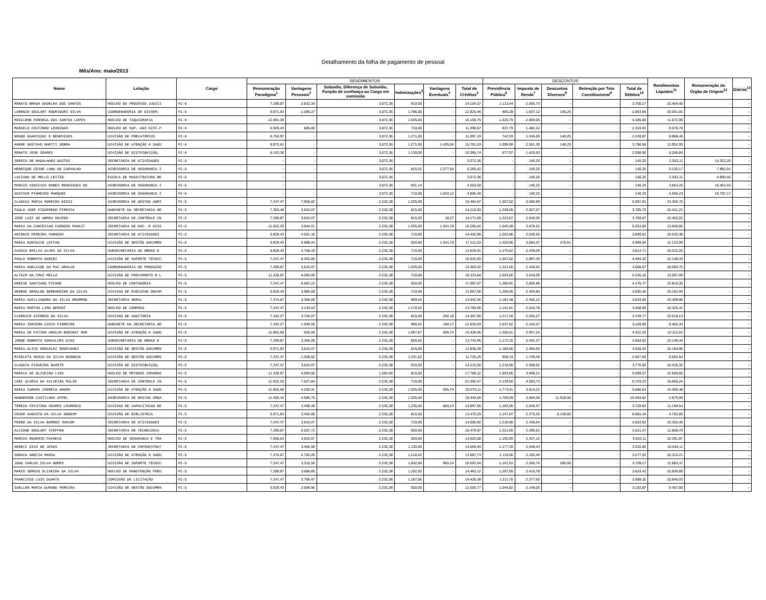Detalhamento da folha de pagamento de pessoal
Mês/Ano: maio/2013
| Nome | Lotação | Cargo | RENDIMENTOS | | | | | | DESCONTOS | | | | | Rendimentos Líquidos<sup>11</sup> | Remuneração do Órgão de Origem<sup>12</sup> | Diárias<sup>13</sup> |
| --- | --- | --- | --- | --- | --- | --- | --- | --- | --- | --- | --- | --- | --- | --- | --- | --- |
| | | | Remuneração Paradigma<sup>1</sup> | Vantagens Pessoais<sup>2</sup> | Subsidio, Diferença de Subsidio, Função de confiança ou Cargo em comissão | Indenizações<sup>3</sup> | Vantagens Eventuais<sup>4</sup> | Total de Créditos<sup>5</sup> | Previdência Pública<sup>6</sup> | Imposto de Renda<sup>7</sup> | Descontos Diversos<sup>8</sup> | Retenção por Teto Constitucional<sup>9</sup> | Total de Débitos<sup>10</sup> | | | |
| RENATO BRAGA GADELHA DOS SANTOS | NÚCLEO DO PROCESSO JUDICI | FC-6 | 7.289,87 | 2.832,34 | 3.072,36 | 910,00 | - | 14.104,57 | 1.113,44 | 2.586,73 | - | - | 3.700,17 | 10.404,40 | - | - |
| LORENZO GOULART RODRIGUES SILVA | COORDENADORIA DE DISSEM. | FC-6 | 6.971,83 | 1.085,27 | 3.072,36 | 1.796,00 | - | 12.925,46 | 886,28 | 1.837,12 | 140,25 | - | 2.863,65 | 10.061,81 | - | - |
| ROSILENE FONSECA DOS SANTOS LOPES | NÚCLEO DE TAQUIGRAFIA | FC-6 | 12.061,39 | - | 3.072,36 | 1.025,00 | - | 16.158,75 | 1.326,75 | 2.959,05 | - | - | 4.285,80 | 11.872,95 | - | - |
| MARCELO COUTINHO LEONIDAS | NÚCLEO DE SUP. AOS SIST.P | FC-6 | 6.929,43 | 686,88 | 3.072,36 | 710,00 | - | 11.398,67 | 837,79 | 1.482,12 | - | - | 2.319,91 | 9.078,76 | - | - |
| BRUNO GUARISCHI E BENEVIDES | DIVISÃO DE PRECATÓRIOS | FC-6 | 6.753,97 | - | 3.072,36 | 1.271,00 | - | 11.097,33 | 742,93 | 1.345,69 | 140,25 | - | 2.228,87 | 8.868,46 | - | - |
| ANDRE GUSTAVO GHETTI SENRA | DIVISÃO DE ATENÇÃO À SAÚD | FC-6 | 9.972,61 | - | 3.072,36 | 1.271,00 | 1.435,56 | 15.751,53 | 1.096,98 | 2.561,35 | 140,25 | - | 3.798,58 | 11.952,95 | - | - |
| RENATO JOSE SOARES | DIVISÃO DE DISTRIBUIÇÃO, | FC-6 | 6.163,38 | - | 3.072,36 | 1.130,00 | - | 10.365,74 | 677,97 | 1.420,93 | - | - | 2.098,90 | 8.266,84 | - | - |
| SERGIO DE MAGALHAES BASTOS | SECRETARIA DE ATIVIDADES | FC-6 | - | - | 3.072,36 | - | - | 3.072,36 | - | 140,25 | - | - | 140,25 | 2.932,11 | 14.322,20 | - |
| HENRIQUE CESAR LUNA DE CARVALHO | ASSESSORIA DE SEGURANCA I | FC-6 | - | - | 3.072,36 | 815,52 | 1.377,54 | 5.265,42 | - | 140,25 | - | - | 140,25 | 5.125,17 | 7.881,91 | - |
| LUCIANA DE MELLO LEITÃO | ESCOLA DE MAGISTRATURA RE | FC-6 | - | - | 3.072,36 | - | - | 3.072,36 | - | 140,25 | - | - | 140,25 | 2.932,11 | 4.990,46 | - |
| MARCUS VINICIUS NUNES RODRIGUES DO | ASSESSORIA DE SEGURANCA I | FC-6 | - | - | 3.072,36 | 931,14 | - | 4.003,50 | - | 140,25 | - | - | 140,25 | 3.863,25 | 10.401,63 | - |
| GUSTAVO PINHEIRO MARQUES | ASSESSORIA DE SEGURANCA I | FC-6 | - | - | 3.072,36 | 710,00 | 1.024,12 | 4.806,48 | - | 140,25 | - | - | 140,25 | 4.666,23 | 10.787,17 | - |
| CLAUDIA MARIA MOREIRA DINIZ | ASSESSORIA DE GESTAO ADMI | FC-5 | 7.247,47 | 7.959,82 | 2.232,38 | 1.025,00 | - | 18.464,67 | 1.507,02 | 3.590,89 | - | - | 5.097,91 | 13.366,76 | - | - |
| PAULO JOSE FIGUEREDO PIMENTA | GABINETE DA SECRETARIA GE | FC-5 | 7.353,48 | 3.816,07 | 2.232,38 | 815,00 | - | 14.216,93 | 1.228,65 | 2.557,07 | - | - | 3.785,72 | 10.431,21 | - | - |
| JOSE LUIZ DE ABREU MACEDO | SECRETARIA DE CONTROLE IN | FC-5 | 7.289,87 | 3.816,07 | 2.232,38 | 815,00 | 18,37 | 14.171,69 | 1.223,67 | 2.546,00 | - | - | 3.769,67 | 10.402,02 | - | - |
| MARIA DA CONCEICAO CARDOSO PANAIT | SECRETARIA DE DOC. E DISS | FC-5 | 11.922,25 | 3.044,01 | 2.232,38 | 1.025,00 | 1.041,78 | 19.265,42 | 1.646,28 | 3.678,22 | - | - | 5.324,50 | 13.940,92 | - | - |
| ANTONIO PEREIRA VARGENS | SECRETARIA DE ATIVIDADES | FC-5 | 6.929,43 | 4.561,18 | 2.232,38 | 710,00 | - | 14.432,99 | 1.263,96 | 2.635,65 | - | - | 3.899,61 | 10.533,38 | - | - |
| MARIA EURIDICE LEITAO | DIVISÃO DE GESTÃO DOCUMEN | FC-5 | 6.929,43 | 5.988,44 | 2.232,38 | 920,00 | 1.041,78 | 17.112,03 | 1.420,96 | 3.093,37 | 475,61 | - | 4.989,94 | 12.122,09 | - | - |
| CASSIA EMILIA ALVES DA SILVA | SUBSECRETARIA DE OBRAS E | FC-5 | 6.929,43 | 3.758,10 | 2.232,38 | 710,00 | - | 13.629,91 | 1.175,62 | 2.439,09 | - | - | 3.614,71 | 10.015,20 | - | - |
| PAULO ROBERTO GARCEZ | DIVISÃO DE SUPORTE TÉCNIC | FC-5 | 7.247,47 | 6.452,80 | 2.232,38 | 710,00 | - | 16.642,65 | 1.507,02 | 2.987,30 | - | - | 4.494,32 | 12.148,33 | - | - |
| MARIA ADELAIDE DA PAZ ARAUJO | COORDENADORIA DE PRODUÇÃO | FC-5 | 7.289,87 | 3.816,07 | 2.232,38 | 1.025,00 | - | 14.363,32 | 1.221,65 | 2.446,92 | - | - | 3.668,57 | 10.694,75 | - | - |
| ALTAIR DA CRUZ MELLO | DIVISÃO DE PROVIMENTO E L | FC-5 | 11.330,87 | 4.060,59 | 2.232,38 | 710,00 | - | 18.333,84 | 1.693,06 | 3.543,09 | - | - | 5.236,15 | 13.097,69 | - | - |
| DENISE SANTIAGO PICONE | NÚCLEO DE CONTADORIA | FC-5 | 7.247,47 | 6.687,22 | 2.232,38 | 920,00 | - | 17.087,07 | 1.380,91 | 2.895,86 | - | - | 4.276,77 | 12.810,30 | - | - |
| GEORGE GERALDO BERNARDINO DA SILVA | DIVISAO DE EXECUCAO ORCAM | FC-5 | 6.929,43 | 3.985,69 | 2.232,38 | 710,00 | - | 13.857,50 | 1.200,66 | 2.494,80 | - | - | 3.695,46 | 10.162,04 | - | - |
| MARIA AUXILIADORA DA SILVA DRUMMON | SECRETARIA GERAL | FC-5 | 7.374,67 | 3.366,09 | 2.232,38 | 969,42 | - | 13.942,56 | 1.181,48 | 2.452,12 | - | - | 3.633,60 | 10.308,96 | - | - |
| MARIA MARTHA LIMA BERSOT | NÚCLEO DE COMPRAS | FC-5 | 7.247,47 | 3.133,53 | 2.232,38 | 1.170,62 | - | 13.784,00 | 1.141,91 | 2.316,78 | - | - | 3.458,69 | 10.325,31 | - | - |
| CLEONICE AZEREDO DA SILVA | DIVISAO DE AUDITORIA | FC-5 | 7.332,27 | 3.726,07 | 2.232,38 | 815,00 | 262,18 | 14.367,90 | 1.217,50 | 2.532,27 | - | - | 3.749,77 | 10.618,13 | - | - |
| MARIA IRACEMA COSTA PINHEIRO | GABINETE DA SECRETARIA GE | FC-5 | 7.332,27 | 1.949,59 | 2.232,38 | 960,62 | 160,17 | 12.635,03 | 1.037,62 | 2.132,07 | - | - | 3.169,69 | 9.465,34 | - | - |
| MARIA DE FATIMA ARAUJO BOECHAT RAM | DIVISÃO DE ATENÇÃO À SAÚD | FC-5 | 11.852,68 | 556,59 | 2.232,38 | 1.097,67 | 695,74 | 16.435,06 | 1.365,01 | 2.957,24 | - | - | 4.322,25 | 12.112,81 | - | - |
| JORGE ROBERTO GONCALVES DIAS | SUBSECRETARIA DE OBRAS E | FC-5 | 7.289,87 | 3.366,09 | 2.232,38 | 855,62 | - | 13.743,96 | 1.172,15 | 2.431,37 | - | - | 3.603,52 | 10.140,44 | - | - |
| MARIA ALICE GONZALEZ RODRIGUEZ | DIVISÃO DE GESTÃO DOCUMEN | FC-5 | 6.971,83 | 3.816,07 | 2.232,38 | 815,00 | - | 13.835,28 | 1.186,66 | 2.463,66 | - | - | 3.650,32 | 10.184,96 | - | - |
| RISOLETA MARIA DA SILVA BARBOSA | DIVISÃO DE GESTÃO DOCUMEN | FC-5 | 7.247,47 | 1.008,82 | 2.232,38 | 1.231,62 | - | 11.720,29 | 908,19 | 1.749,46 | - | - | 2.657,65 | 9.062,64 | - | - |
| CLAUDIA FIGUEIRA DUARTE | DIVISÃO DE DISTRIBUIÇÃO, | FC-5 | 7.247,47 | 3.816,07 | 2.232,38 | 915,00 | - | 14.210,92 | 1.216,98 | 2.558,62 | - | - | 3.775,60 | 10.435,32 | - | - |
| MONICA DE OLIVEIRA LINS | NÚCLEO DE MÉTODOS CONSENS | FC-5 | 11.330,87 | 4.060,59 | 1.562,66 | 815,00 | - | 17.769,12 | 1.693,06 | 3.406,21 | - | - | 5.099,27 | 12.669,85 | - | - |
| LENI GLORIA DA SILVEIRA MULIN | SECRETARIA DE CONTROLE IN | FC-5 | 11.922,25 | 7.527,84 | 2.232,38 | 710,00 | - | 22.392,47 | 2.139,50 | 4.583,73 | - | - | 6.723,23 | 15.669,24 | - | - |
| KENIA CAMARA CORREIA AMARO | DIVISÃO DE ATENÇÃO À SAÚD | FC-5 | 11.852,68 | 4.269,31 | 2.232,38 | 1.025,00 | 695,74 | 20.075,11 | 1.773,41 | 3.913,22 | - | - | 5.686,63 | 14.388,48 | - | - |
| HANDERSON CASTILHOS APPEL | ASSESSORIA DE GESTAO ORGA | FC-5 | 11.400,44 | 4.686,76 | 2.232,38 | 1.025,00 | - | 19.344,58 | 1.769,59 | 3.666,08 | 11.028,95 | - | 16.464,62 | 2.879,96 | - | - |
| TEREZA CRISTINA SOARES LOURENCO | DIVISAO DE CAPACITACAO DE | FC-5 | 7.247,47 | 3.498,48 | 2.232,38 | 1.235,00 | 684,23 | 14.897,56 | 1.182,05 | 2.546,97 | - | - | 3.729,02 | 11.168,54 | - | - |
| CESAR AUGUSTO DA SILVA GONDIM | DIVISÃO DE BIBLIOTECA | FC-5 | 6.971,83 | 3.456,08 | 2.232,38 | 815,00 | - | 13.475,29 | 1.147,07 | 2.375,55 | 5.158,82 | - | 8.681,44 | 4.793,85 | - | - |
| PEDRO DA SILVA BARROS JUNIOR | SECRETARIA DE ATIVIDADES | FC-5 | 7.247,47 | 3.816,07 | 2.232,38 | 710,00 | - | 14.005,92 | 1.216,98 | 2.436,54 | - | - | 3.653,52 | 10.352,40 | - | - |
| ALCIONE GOULART STEFFEN | SECRETARIA DE TECNOLOGIA | FC-5 | 7.289,87 | 5.037,72 | 2.232,38 | 920,00 | - | 15.479,97 | 1.221,65 | 2.399,62 | - | - | 3.621,27 | 11.858,70 | - | - |
| MARCOS ROGERIO PACHECO | NÚCLEO DE SEGURANCA E TRA | FC-5 | 7.056,63 | 3.816,07 | 2.232,38 | 920,00 | - | 14.025,08 | 1.195,99 | 2.437,12 | - | - | 3.633,11 | 10.391,97 | - | - |
| GENECI DIAS DE JESUS | SECRETARIA DE INFRAESTRUT | FC-5 | 7.247,47 | 3.456,08 | 2.232,38 | 1.130,00 | - | 14.065,93 | 1.177,39 | 2.348,43 | - | - | 3.525,82 | 10.540,11 | - | - |
| SORAIA GARCIA MARCA | DIVISÃO DE ATENÇÃO À SAÚD | FC-5 | 7.374,67 | 2.762,26 | 2.232,38 | 1.218,42 | - | 13.587,73 | 1.115,06 | 2.162,46 | - | - | 3.277,52 | 10.310,21 | - | - |
| JOAO CARLOS SILVA GOMES | DIVISÃO DE SUPORTE TÉCNIC | FC-5 | 7.247,47 | 3.315,55 | 2.232,38 | 1.832,00 | 965,24 | 15.592,64 | 1.161,93 | 2.266,74 | 280,50 | - | 3.709,17 | 11.883,47 | - | - |
| MARIO SERGIO OLIVEIRA DA SILVA | NÚCLEO DE MANUTENÇÃO PRED | FC-5 | 7.289,87 | 3.688,85 | 2.232,38 | 1.252,02 | - | 14.463,12 | 1.207,65 | 2.415,78 | - | - | 3.623,43 | 10.839,69 | - | - |
| FRANCISCO LUIS DUARTE | COMISSÃO DE LICITAÇÃO | FC-5 | 7.247,47 | 3.768,47 | 2.232,38 | 1.187,06 | - | 14.435,38 | 1.211,75 | 2.377,60 | - | - | 3.589,35 | 10.846,03 | - | - |
| SUELLEN MARIA DURAND PEREIRA | DIVISÃO DE GESTÃO DOCUMEN | FC-5 | 6.929,43 | 2.568,96 | 2.232,38 | 920,00 | - | 12.650,77 | 1.044,82 | 2.148,05 | - | - | 3.192,87 | 9.457,90 | - | - |